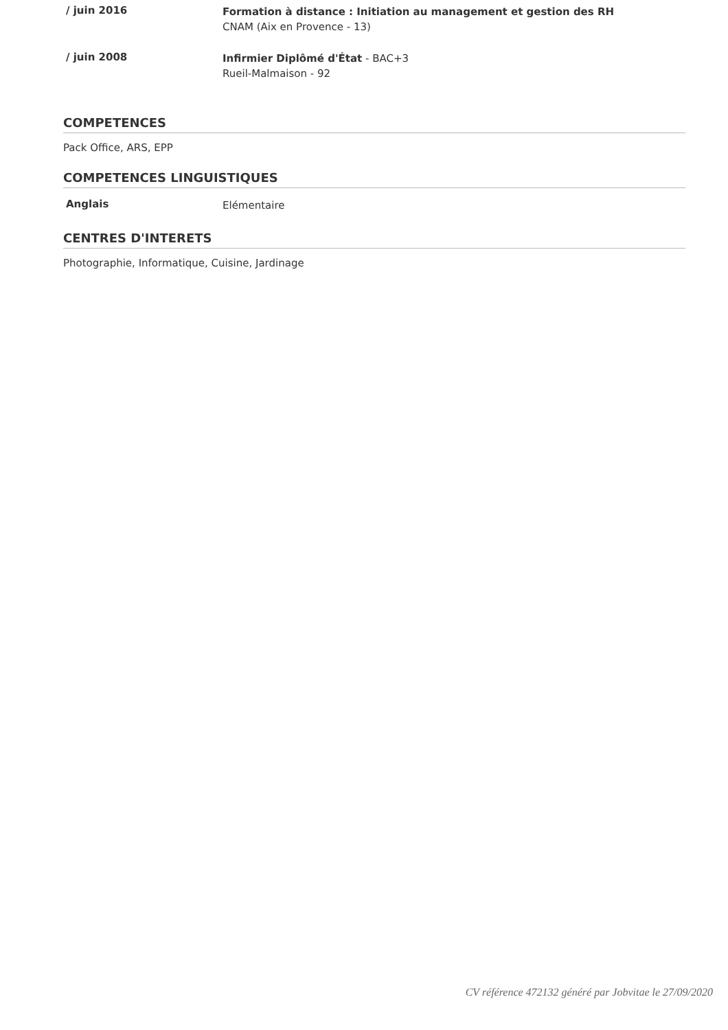/ juin 2016
Formation à distance : Initiation au management et gestion des RH
CNAM (Aix en Provence - 13)
/ juin 2008
Infirmier Diplômé d'État - BAC+3
Rueil-Malmaison - 92
COMPETENCES
Pack Office, ARS, EPP
COMPETENCES LINGUISTIQUES
Anglais
Elémentaire
CENTRES D'INTERETS
Photographie, Informatique, Cuisine, Jardinage
CV référence 472132 généré par Jobvitae le 27/09/2020